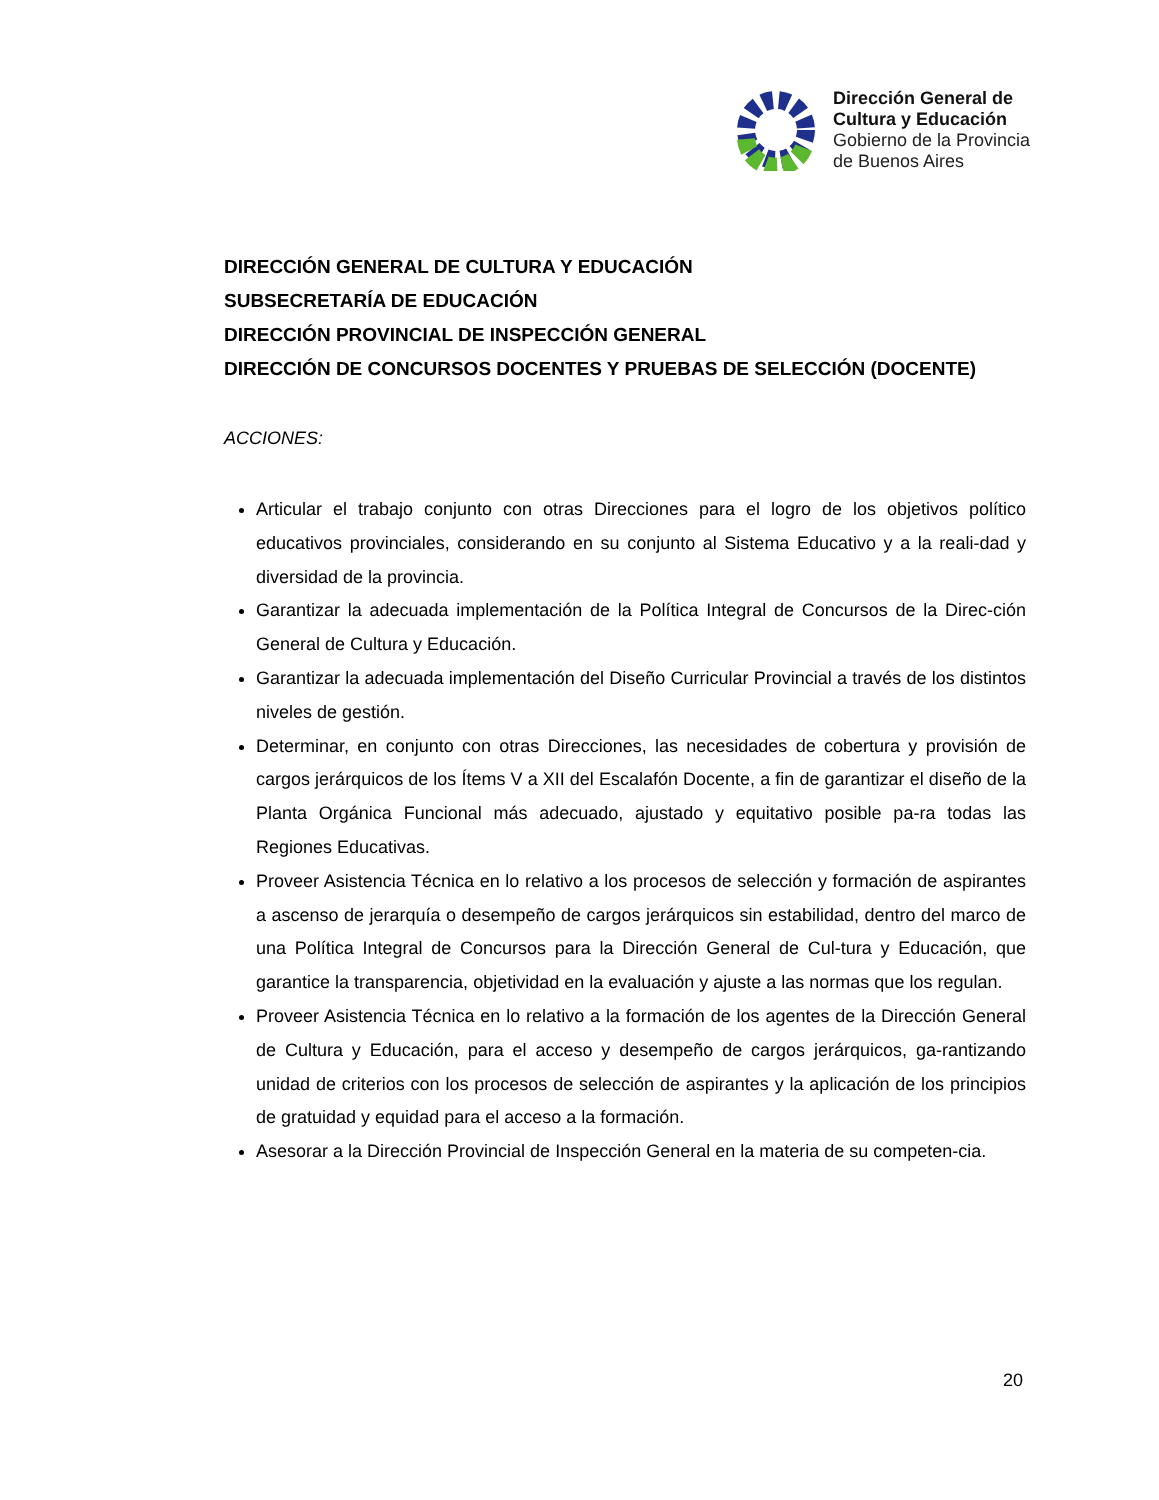Dirección General de
Cultura y Educación
Gobierno de la Provincia
de Buenos Aires
DIRECCIÓN GENERAL DE CULTURA Y EDUCACIÓN
SUBSECRETARÍA DE EDUCACIÓN
DIRECCIÓN PROVINCIAL DE INSPECCIÓN GENERAL
DIRECCIÓN DE CONCURSOS DOCENTES Y PRUEBAS DE SELECCIÓN (DOCENTE)
ACCIONES:
Articular el trabajo conjunto con otras Direcciones para el logro de los objetivos político educativos provinciales, considerando en su conjunto al Sistema Educativo y a la reali-dad y diversidad de la provincia.
Garantizar la adecuada implementación de la Política Integral de Concursos de la Direc-ción General de Cultura y Educación.
Garantizar la adecuada implementación del Diseño Curricular Provincial a través de los distintos niveles de gestión.
Determinar, en conjunto con otras Direcciones, las necesidades de cobertura y provisión de cargos jerárquicos de los Ítems V a XII del Escalafón Docente, a fin de garantizar el diseño de la Planta Orgánica Funcional más adecuado, ajustado y equitativo posible pa-ra todas las Regiones Educativas.
Proveer Asistencia Técnica en lo relativo a los procesos de selección y formación de aspirantes a ascenso de jerarquía o desempeño de cargos jerárquicos sin estabilidad, dentro del marco de una Política Integral de Concursos para la Dirección General de Cul-tura y Educación, que garantice la transparencia, objetividad en la evaluación y ajuste a las normas que los regulan.
Proveer Asistencia Técnica en lo relativo a la formación de los agentes de la Dirección General de Cultura y Educación, para el acceso y desempeño de cargos jerárquicos, ga-rantizando unidad de criterios con los procesos de selección de aspirantes y la aplicación de los principios de gratuidad y equidad para el acceso a la formación.
Asesorar a la Dirección Provincial de Inspección General en la materia de su competen-cia.
20